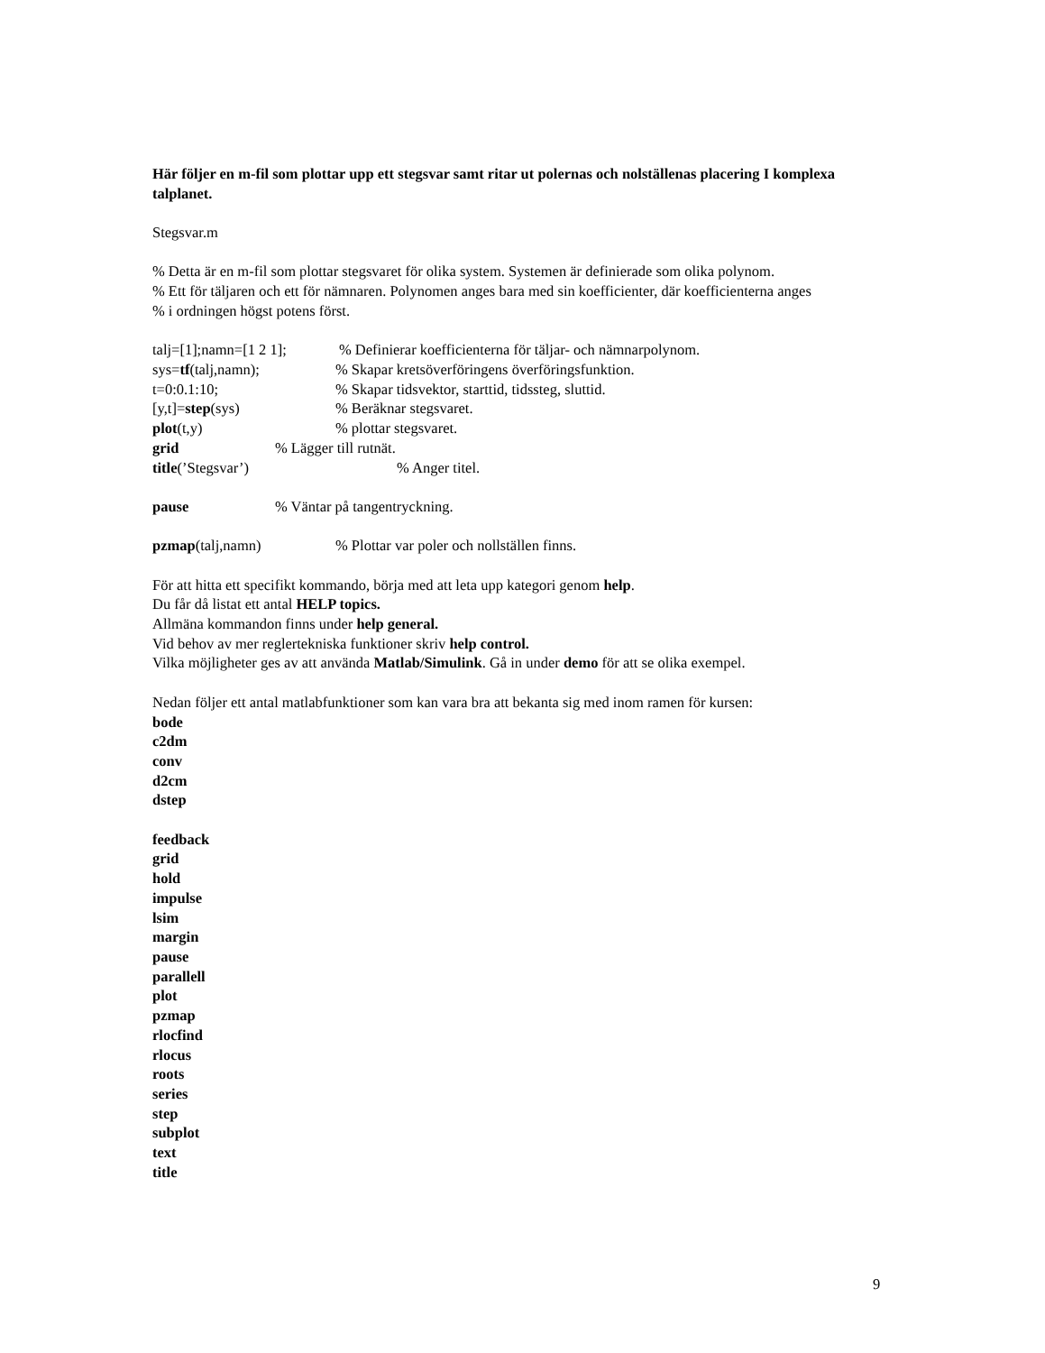Här följer en m-fil som plottar upp ett stegsvar samt ritar ut polernas och nolställenas placering I komplexa talplanet.
Stegsvar.m
% Detta är en m-fil som plottar stegsvaret för olika system. Systemen är definierade som olika polynom.
% Ett för täljaren och ett för nämnaren. Polynomen anges bara med sin koefficienter, där koefficienterna anges
% i ordningen högst potens först.
talj=[1];namn=[1 2 1];% Definierar koefficienterna för täljar- och nämnarpolynom.
sys=tf(talj,namn);% Skapar kretsöverföringens överföringsfunktion.
t=0:0.1:10;% Skapar tidsvektor, starttid, tidssteg, sluttid.
[y,t]=step(sys)% Beräknar stegsvaret.
plot(t,y)% plottar stegsvaret.
grid% Lägger till rutnät.
title(’Stegsvar’)% Anger titel.
pause% Väntar på tangentryckning.
pzmap(talj,namn)% Plottar var poler och nollställen finns.
För att hitta ett specifikt kommando, börja med att leta upp kategori genom help.
Du får då listat ett antal HELP topics.
Allmäna kommandon finns under help general.
Vid behov av mer reglertekniska funktioner skriv help control.
Vilka möjligheter ges av att använda Matlab/Simulink. Gå in under demo för att se olika exempel.
Nedan följer ett antal matlabfunktioner som kan vara bra att bekanta sig med inom ramen för kursen:
bode
c2dm
conv
d2cm
dstep
feedback
grid
hold
impulse
lsim
margin
pause
parallell
plot
pzmap
rlocfind
rlocus
roots
series
step
subplot
text
title
9